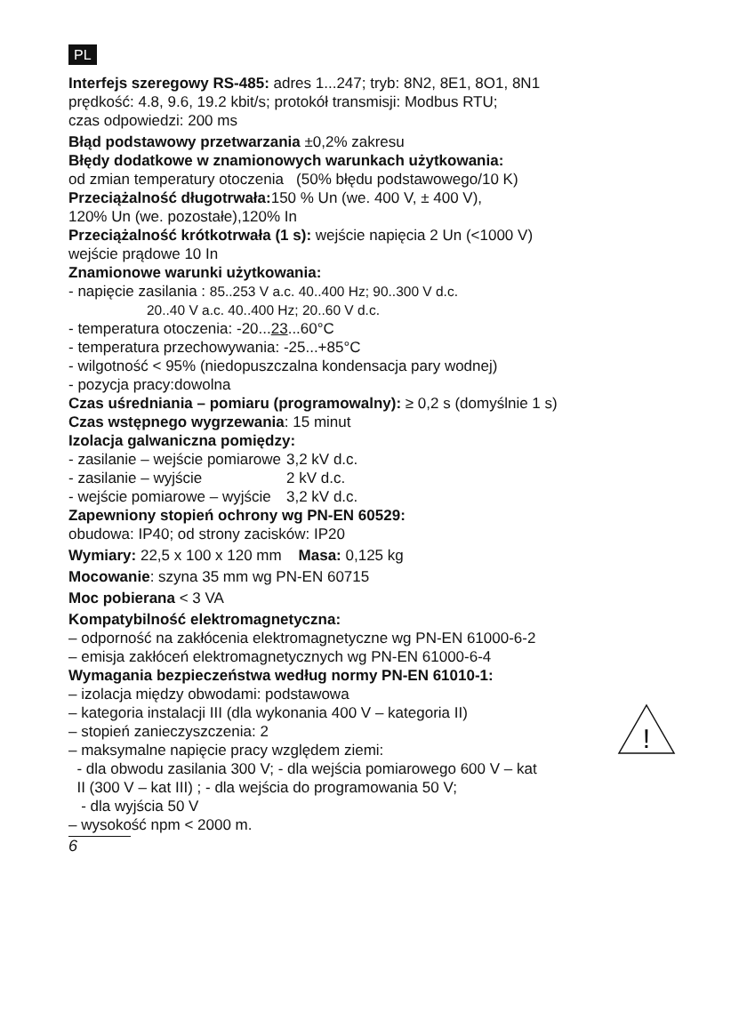PL
Interfejs szeregowy RS-485: adres 1...247; tryb: 8N2, 8E1, 8O1, 8N1
prędkość: 4.8, 9.6, 19.2 kbit/s; protokół transmisji: Modbus RTU;
czas odpowiedzi: 200 ms
Błąd podstawowy przetwarzania ±0,2% zakresu
Błędy dodatkowe w znamionowych warunkach użytkowania:
od zmian temperatury otoczenia (50% błędu podstawowego/10 K)
Przeciążalność długotrwała: 150 % Un (we. 400 V, ± 400 V),
120% Un (we. pozostałe),120% In
Przeciążalność krótkotrwała (1 s): wejście napięcia 2 Un (<1000 V)
wejście prądowe 10 In
Znamionowe warunki użytkowania:
- napięcie zasilania : 85..253 V a.c. 40..400 Hz; 90..300 V d.c.
20..40 V a.c. 40..400 Hz; 20..60 V d.c.
- temperatura otoczenia: -20...23...60°C
- temperatura przechowywania: -25...+85°C
- wilgotność < 95% (niedopuszczalna kondensacja pary wodnej)
- pozycja pracy:dowolna
Czas uśredniania – pomiaru (programowalny): ≥ 0,2 s (domyślnie 1 s)
Czas wstępnego wygrzewania: 15 minut
Izolacja galwaniczna pomiędzy:
- zasilanie – wejście pomiarowe 3,2 kV d.c.
- zasilanie – wyjście 2 kV d.c.
- wejście pomiarowe – wyjście 3,2 kV d.c.
Zapewniony stopień ochrony wg PN-EN 60529:
obudowa: IP40; od strony zacisków: IP20
Wymiary: 22,5 x 100 x 120 mm Masa: 0,125 kg
Mocowanie: szyna 35 mm wg PN-EN 60715
Moc pobierana < 3 VA
Kompatybilność elektromagnetyczna:
– odporność na zakłócenia elektromagnetyczne wg PN-EN 61000-6-2
– emisja zakłóceń elektromagnetycznych wg PN-EN 61000-6-4
Wymagania bezpieczeństwa według normy PN-EN 61010-1:
– izolacja między obwodami: podstawowa
!
– kategoria instalacji III (dla wykonania 400 V – kategoria II)
– stopień zanieczyszczenia: 2
– maksymalne napięcie pracy względem ziemi:
- dla obwodu zasilania 300 V; - dla wejścia pomiarowego 600 V – kat
II (300 V – kat III) ; - dla wejścia do programowania 50 V;
- dla wyjścia 50 V
– wysokość npm < 2000 m.
6